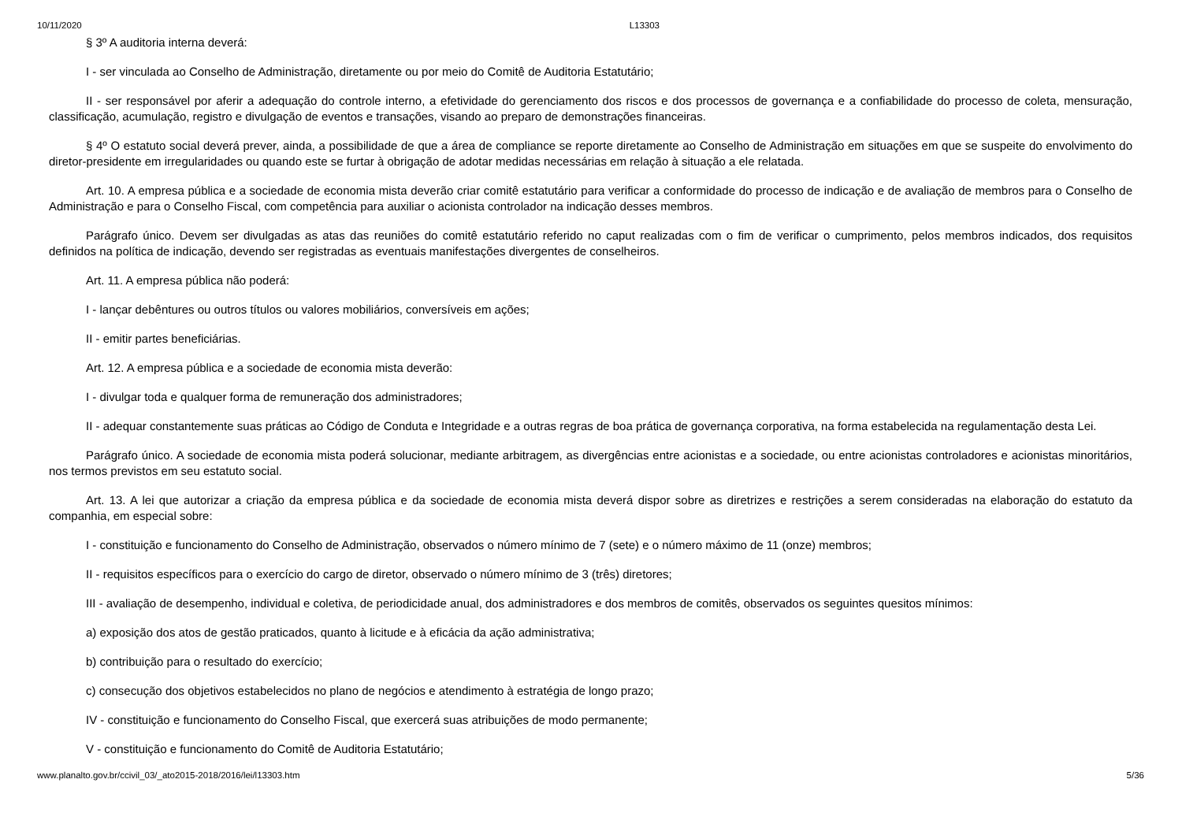10/11/2020 L13303
§ 3º A auditoria interna deverá:
I - ser vinculada ao Conselho de Administração, diretamente ou por meio do Comitê de Auditoria Estatutário;
II - ser responsável por aferir a adequação do controle interno, a efetividade do gerenciamento dos riscos e dos processos de governança e a confiabilidade do processo de coleta, mensuração, classificação, acumulação, registro e divulgação de eventos e transações, visando ao preparo de demonstrações financeiras.
§ 4º O estatuto social deverá prever, ainda, a possibilidade de que a área de compliance se reporte diretamente ao Conselho de Administração em situações em que se suspeite do envolvimento do diretor-presidente em irregularidades ou quando este se furtar à obrigação de adotar medidas necessárias em relação à situação a ele relatada.
Art. 10. A empresa pública e a sociedade de economia mista deverão criar comitê estatutário para verificar a conformidade do processo de indicação e de avaliação de membros para o Conselho de Administração e para o Conselho Fiscal, com competência para auxiliar o acionista controlador na indicação desses membros.
Parágrafo único. Devem ser divulgadas as atas das reuniões do comitê estatutário referido no caput realizadas com o fim de verificar o cumprimento, pelos membros indicados, dos requisitos definidos na política de indicação, devendo ser registradas as eventuais manifestações divergentes de conselheiros.
Art. 11. A empresa pública não poderá:
I - lançar debêntures ou outros títulos ou valores mobiliários, conversíveis em ações;
II - emitir partes beneficiárias.
Art. 12. A empresa pública e a sociedade de economia mista deverão:
I - divulgar toda e qualquer forma de remuneração dos administradores;
II - adequar constantemente suas práticas ao Código de Conduta e Integridade e a outras regras de boa prática de governança corporativa, na forma estabelecida na regulamentação desta Lei.
Parágrafo único. A sociedade de economia mista poderá solucionar, mediante arbitragem, as divergências entre acionistas e a sociedade, ou entre acionistas controladores e acionistas minoritários, nos termos previstos em seu estatuto social.
Art. 13. A lei que autorizar a criação da empresa pública e da sociedade de economia mista deverá dispor sobre as diretrizes e restrições a serem consideradas na elaboração do estatuto da companhia, em especial sobre:
I - constituição e funcionamento do Conselho de Administração, observados o número mínimo de 7 (sete) e o número máximo de 11 (onze) membros;
II - requisitos específicos para o exercício do cargo de diretor, observado o número mínimo de 3 (três) diretores;
III - avaliação de desempenho, individual e coletiva, de periodicidade anual, dos administradores e dos membros de comitês, observados os seguintes quesitos mínimos:
a) exposição dos atos de gestão praticados, quanto à licitude e à eficácia da ação administrativa;
b) contribuição para o resultado do exercício;
c) consecução dos objetivos estabelecidos no plano de negócios e atendimento à estratégia de longo prazo;
IV - constituição e funcionamento do Conselho Fiscal, que exercerá suas atribuições de modo permanente;
V - constituição e funcionamento do Comitê de Auditoria Estatutário;
www.planalto.gov.br/ccivil_03/_ato2015-2018/2016/lei/l13303.htm 5/36